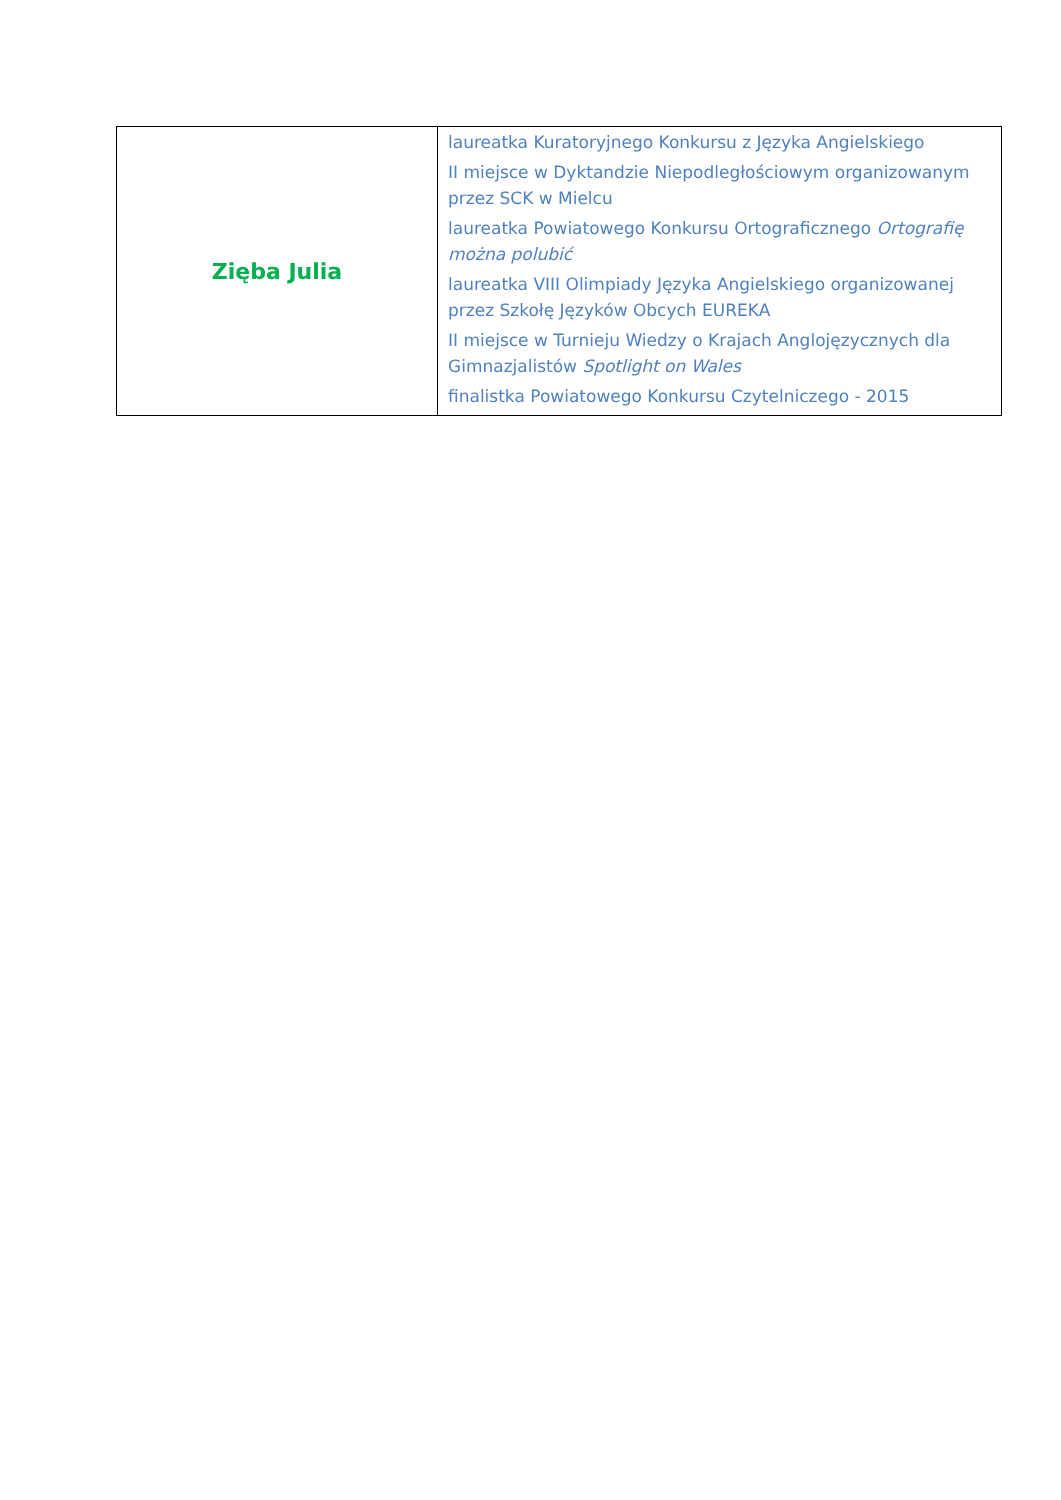| Zięba Julia | laureatka Kuratoryjnego Konkursu z Języka Angielskiego II miejsce w Dyktandzie Niepodległościowym organizowanym przez SCK w Mielcu laureatka Powiatowego Konkursu Ortograficznego Ortografię można polubić laureatka VIII Olimpiady Języka Angielskiego organizowanej przez Szkołę Języków Obcych EUREKA II miejsce w Turnieju Wiedzy o Krajach Anglojęzycznych dla Gimnazjalistów Spotlight on Wales finalistka Powiatowego Konkursu Czytelniczego - 2015 |